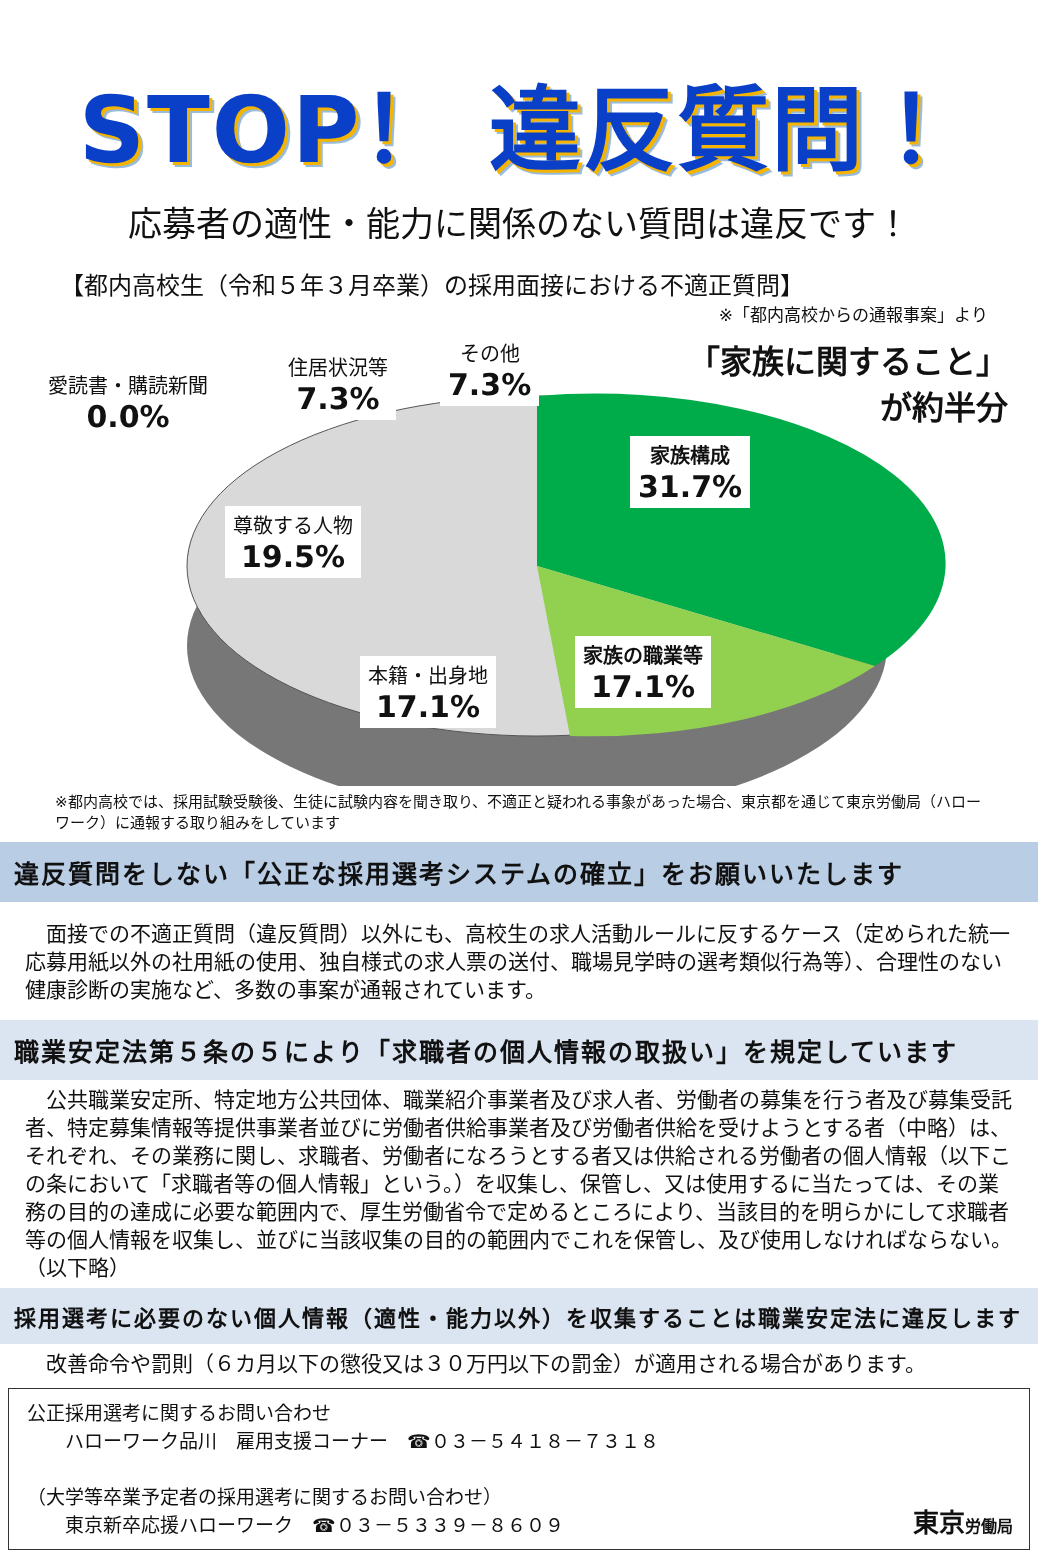STOP！ 違反質問！
応募者の適性・能力に関係のない質問は違反です！
【都内高校生（令和５年３月卒業）の採用面接における不適正質問】
※「都内高校からの通報事案」より
愛読書・購読新聞
0.0%
住居状況等
7.3%
その他
7.3%
「家族に関すること」
が約半分
家族構成
31.7%
尊敬する人物
19.5%
家族の職業等
17.1%
本籍・出身地
17.1%
※都内高校では、採用試験受験後、生徒に試験内容を聞き取り、不適正と疑われる事象があった場合、東京都を通じて東京労働局（ハローワーク）に通報する取り組みをしています
違反質問をしない「公正な採用選考システムの確立」をお願いいたします
　面接での不適正質問（違反質問）以外にも、高校生の求人活動ルールに反するケース（定められた統一応募用紙以外の社用紙の使用、独自様式の求人票の送付、職場見学時の選考類似行為等）、合理性のない健康診断の実施など、多数の事案が通報されています。
職業安定法第５条の５により「求職者の個人情報の取扱い」を規定しています
　公共職業安定所、特定地方公共団体、職業紹介事業者及び求人者、労働者の募集を行う者及び募集受託者、特定募集情報等提供事業者並びに労働者供給事業者及び労働者供給を受けようとする者（中略）は、それぞれ、その業務に関し、求職者、労働者になろうとする者又は供給される労働者の個人情報（以下この条において「求職者等の個人情報」という。）を収集し、保管し、又は使用するに当たっては、その業務の目的の達成に必要な範囲内で、厚生労働省令で定めるところにより、当該目的を明らかにして求職者等の個人情報を収集し、並びに当該収集の目的の範囲内でこれを保管し、及び使用しなければならない。（以下略）
採用選考に必要のない個人情報（適性・能力以外）を収集することは職業安定法に違反します
　改善命令や罰則（６カ月以下の懲役又は３０万円以下の罰金）が適用される場合があります。
公正採用選考に関するお問い合わせ
　　ハローワーク品川　雇用支援コーナー　☎０３－５４１８－７３１８
（大学等卒業予定者の採用選考に関するお問い合わせ）
　　東京新卒応援ハローワーク　☎０３－５３３９－８６０９
東京労働局